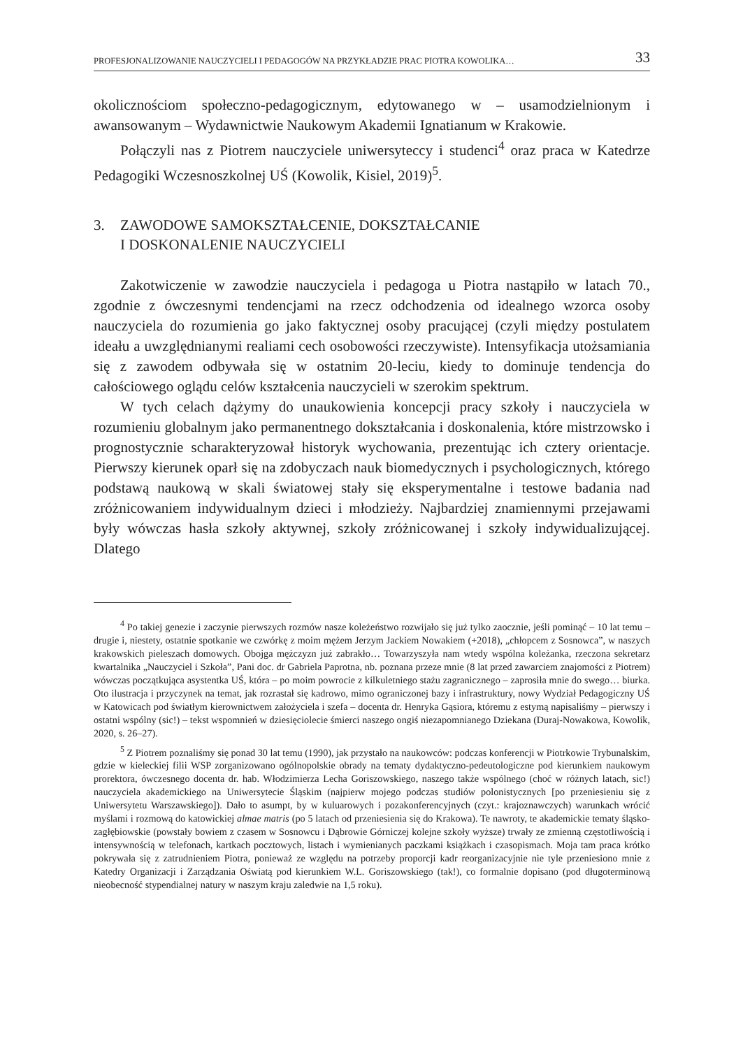PROFESJONALIZOWANIE NAUCZYCIELI I PEDAGOGÓW NA PRZYKŁADZIE PRAC PIOTRA KOWOLIKA… 33
okolicznościom społeczno-pedagogicznym, edytowanego w – usamodzielnionym i awansowanym – Wydawnictwie Naukowym Akademii Ignatianum w Krakowie.
Połączyli nas z Piotrem nauczyciele uniwersyteccy i studenci<sup>4</sup> oraz praca w Katedrze Pedagogiki Wczesnoszkolnej UŚ (Kowolik, Kisiel, 2019)<sup>5</sup>.
3. ZAWODOWE SAMOKSZTAŁCENIE, DOKSZTAŁCANIE
I DOSKONALENIE NAUCZYCIELI
Zakotwiczenie w zawodzie nauczyciela i pedagoga u Piotra nastąpiło w latach 70., zgodnie z ówczesnymi tendencjami na rzecz odchodzenia od idealnego wzorca osoby nauczyciela do rozumienia go jako faktycznej osoby pracującej (czyli między postulatem ideału a uwzględnianymi realiami cech osobowości rzeczywiste). Intensyfikacja utożsamiania się z zawodem odbywała się w ostatnim 20-leciu, kiedy to dominuje tendencja do całościowego oglądu celów kształcenia nauczycieli w szerokim spektrum.
W tych celach dążymy do unaukowienia koncepcji pracy szkoły i nauczyciela w rozumieniu globalnym jako permanentnego dokształcania i doskonalenia, które mistrzowsko i prognostycznie scharakteryzował historyk wychowania, prezentując ich cztery orientacje. Pierwszy kierunek oparł się na zdobyczach nauk biomedycznych i psychologicznych, którego podstawą naukową w skali światowej stały się eksperymentalne i testowe badania nad zróżnicowaniem indywidualnym dzieci i młodzieży. Najbardziej znamiennymi przejawami były wówczas hasła szkoły aktywnej, szkoły zróżnicowanej i szkoły indywidualizującej. Dlatego
<sup>4</sup> Po takiej genezie i zaczynie pierwszych rozmów nasze koleżeństwo rozwijało się już tylko zaocznie, jeśli pominąć – 10 lat temu – drugie i, niestety, ostatnie spotkanie we czwórkę z moim mężem Jerzym Jackiem Nowakiem (+2018), „chłopcem z Sosnowca”, w naszych krakowskich pieleszach domowych. Obojga mężczyzn już zabrakło… Towarzyszyła nam wtedy wspólna koleżanka, rzeczona sekretarz kwartalnika „Nauczyciel i Szkoła”, Pani doc. dr Gabriela Paprotna, nb. poznana przeze mnie (8 lat przed zawarciem znajomości z Piotrem) wówczas początkująca asystentka UŚ, która – po moim powrocie z kilkuletniego stażu zagranicznego – zaprosiła mnie do swego… biurka. Oto ilustracja i przyczynek na temat, jak rozrastał się kadrowo, mimo ograniczonej bazy i infrastruktury, nowy Wydział Pedagogiczny UŚ w Katowicach pod światłym kierownictwem założyciela i szefa – docenta dr. Henryka Gąsiora, któremu z estymą napisaliśmy – pierwszy i ostatni wspólny (sic!) – tekst wspomnień w dziesięciolecie śmierci naszego ongiś niezapomnianego Dziekana (Duraj-Nowakowa, Kowolik, 2020, s. 26–27).
<sup>5</sup> Z Piotrem poznaliśmy się ponad 30 lat temu (1990), jak przystało na naukowców: podczas konferencji w Piotrkowie Trybunalskim, gdzie w kieleckiej filii WSP zorganizowano ogólnopolskie obrady na tematy dydaktyczno-pedeutologiczne pod kierunkiem naukowym prorektora, ówczesnego docenta dr. hab. Włodzimierza Lecha Goriszowskiego, naszego także wspólnego (choć w różnych latach, sic!) nauczyciela akademickiego na Uniwersytecie Śląskim (najpierw mojego podczas studiów polonistycznych [po przeniesieniu się z Uniwersytetu Warszawskiego]). Dało to asumpt, by w kuluarowych i pozakonferencyjnych (czyt.: krajoznawczych) warunkach wrócić myślami i rozmową do katowickiej almae matris (po 5 latach od przeniesienia się do Krakowa). Te nawroty, te akademickie tematy śląsko-zagłębiowskie (powstały bowiem z czasem w Sosnowcu i Dąbrowie Górniczej kolejne szkoły wyższe) trwały ze zmienną częstotliwością i intensywnością w telefonach, kartkach pocztowych, listach i wymienianych paczkami książkach i czasopismach. Moja tam praca krótko pokrywała się z zatrudnieniem Piotra, ponieważ ze względu na potrzeby proporcji kadr reorganizacyjnie nie tyle przeniesiono mnie z Katedry Organizacji i Zarządzania Oświatą pod kierunkiem W.L. Goriszowskiego (tak!), co formalnie dopisano (pod długoterminową nieobecność stypendialnej natury w naszym kraju zaledwie na 1,5 roku).